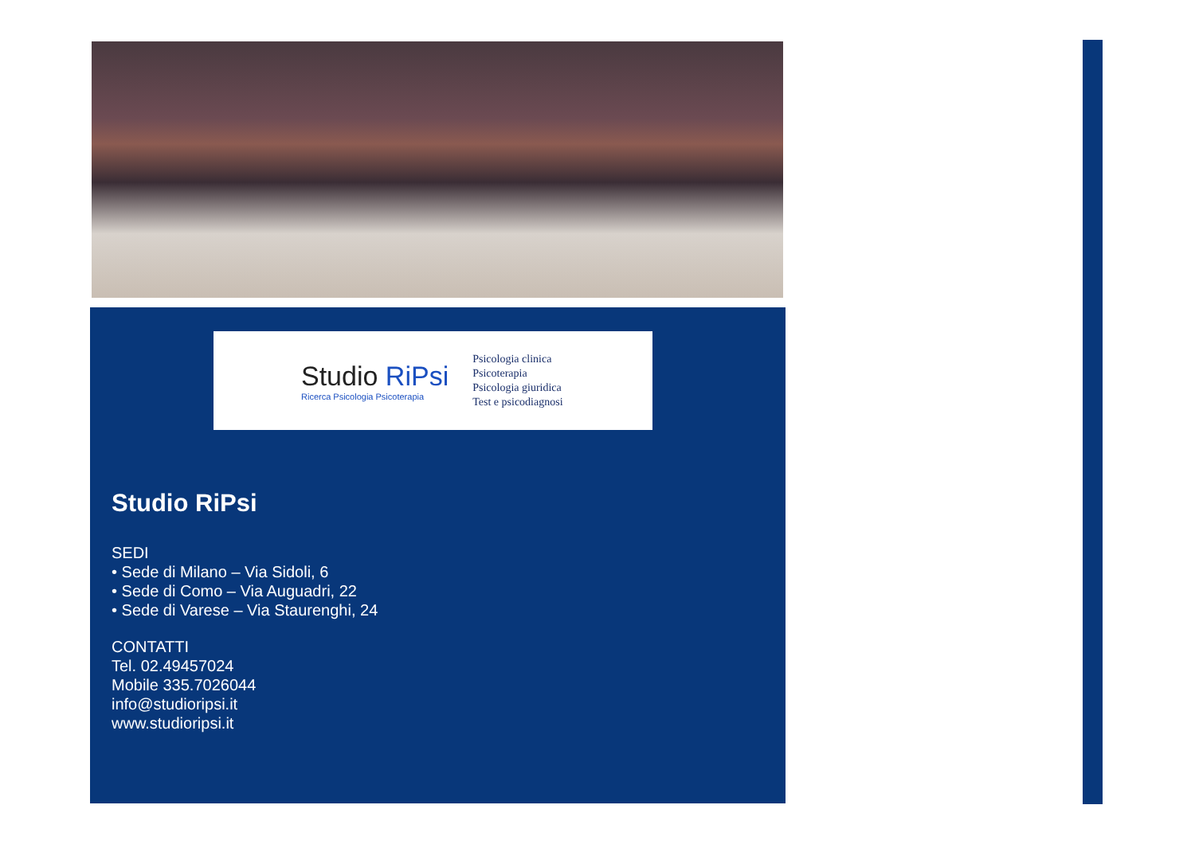Studio RiPsi
Ricerca Psicologia Psicoterapia
Psicologia clinica
Psicoterapia
Psicologia giuridica
Test e psicodiagnosi
Studio RiPsi
SEDI
• Sede di Milano – Via Sidoli, 6
• Sede di Como – Via Auguadri, 22
• Sede di Varese – Via Staurenghi, 24
CONTATTI
Tel. 02.49457024
Mobile 335.7026044
info@studioripsi.it
www.studioripsi.it